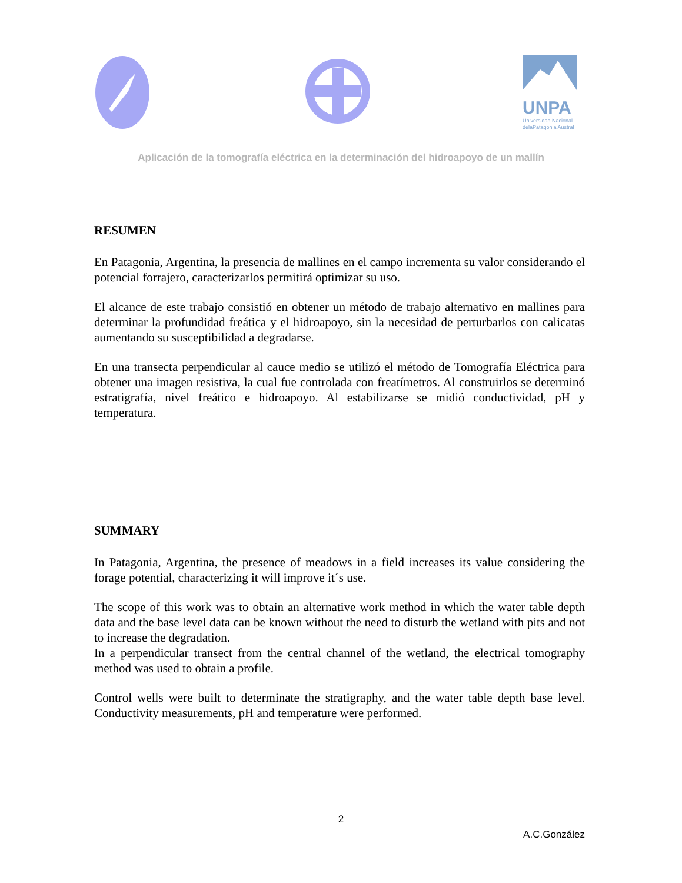UNPA
Universidad Nacional
delaPatagonia Austral
Aplicación de la tomografía eléctrica en la determinación del hidroapoyo de un mallín
RESUMEN
En Patagonia, Argentina, la presencia de mallines en el campo incrementa su valor considerando el potencial forrajero, caracterizarlos permitirá optimizar su uso.
El alcance de este trabajo consistió en obtener un método de trabajo alternativo en mallines para determinar la profundidad freática y el hidroapoyo, sin la necesidad de perturbarlos con calicatas aumentando su susceptibilidad a degradarse.
En una transecta perpendicular al cauce medio se utilizó el método de Tomografía Eléctrica para obtener una imagen resistiva, la cual fue controlada con freatímetros. Al construirlos se determinó estratigrafía, nivel freático e hidroapoyo. Al estabilizarse se midió conductividad, pH y temperatura.
SUMMARY
In Patagonia, Argentina, the presence of meadows in a field increases its value considering the forage potential, characterizing it will improve it´s use.
The scope of this work was to obtain an alternative work method in which the water table depth data and the base level data can be known without the need to disturb the wetland with pits and not to increase the degradation.
In a perpendicular transect from the central channel of the wetland, the electrical tomography method was used to obtain a profile.
Control wells were built to determinate the stratigraphy, and the water table depth base level. Conductivity measurements, pH and temperature were performed.
2
A.C.González